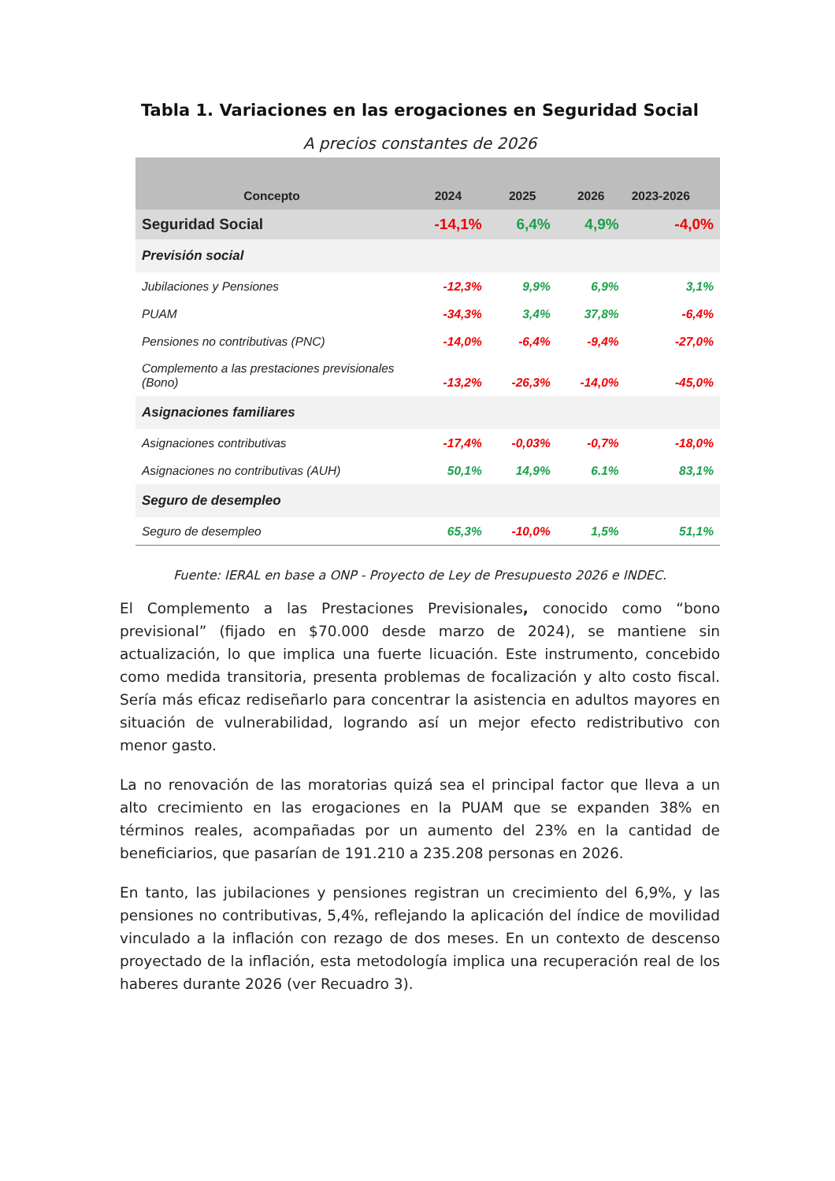Tabla 1. Variaciones en las erogaciones en Seguridad Social
A precios constantes de 2026
| Concepto | 2024 | 2025 | 2026 | 2023-2026 |
| --- | --- | --- | --- | --- |
| Seguridad Social | -14,1% | 6,4% | 4,9% | -4,0% |
| Previsión social | | | | |
| Jubilaciones y Pensiones | -12,3% | 9,9% | 6,9% | 3,1% |
| PUAM | -34,3% | 3,4% | 37,8% | -6,4% |
| Pensiones no contributivas (PNC) | -14,0% | -6,4% | -9,4% | -27,0% |
| Complemento a las prestaciones previsionales (Bono) | -13,2% | -26,3% | -14,0% | -45,0% |
| Asignaciones familiares | | | | |
| Asignaciones contributivas | -17,4% | -0,03% | -0,7% | -18,0% |
| Asignaciones no contributivas (AUH) | 50,1% | 14,9% | 6.1% | 83,1% |
| Seguro de desempleo | | | | |
| Seguro de desempleo | 65,3% | -10,0% | 1,5% | 51,1% |
Fuente: IERAL en base a ONP - Proyecto de Ley de Presupuesto 2026 e INDEC.
El Complemento a las Prestaciones Previsionales, conocido como “bono previsional” (fijado en $70.000 desde marzo de 2024), se mantiene sin actualización, lo que implica una fuerte licuación. Este instrumento, concebido como medida transitoria, presenta problemas de focalización y alto costo fiscal. Sería más eficaz rediseñarlo para concentrar la asistencia en adultos mayores en situación de vulnerabilidad, logrando así un mejor efecto redistributivo con menor gasto.
La no renovación de las moratorias quizá sea el principal factor que lleva a un alto crecimiento en las erogaciones en la PUAM que se expanden 38% en términos reales, acompañadas por un aumento del 23% en la cantidad de beneficiarios, que pasarían de 191.210 a 235.208 personas en 2026.
En tanto, las jubilaciones y pensiones registran un crecimiento del 6,9%, y las pensiones no contributivas, 5,4%, reflejando la aplicación del índice de movilidad vinculado a la inflación con rezago de dos meses. En un contexto de descenso proyectado de la inflación, esta metodología implica una recuperación real de los haberes durante 2026 (ver Recuadro 3).